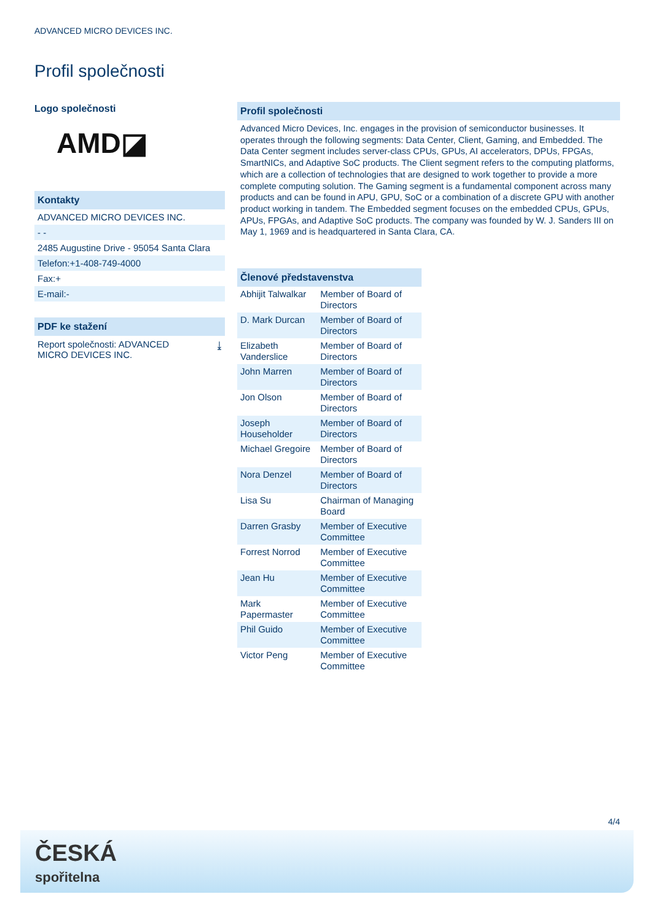ADVANCED MICRO DEVICES INC.
Profil společnosti
Logo společnosti
AMD◪
Kontakty
ADVANCED MICRO DEVICES INC.
- -
2485 Augustine Drive - 95054 Santa Clara
Telefon:+1-408-749-4000
Fax:+
E-mail:-
PDF ke stažení
Report společnosti: ADVANCED
MICRO DEVICES INC. ⤓
Profil společnosti
Advanced Micro Devices, Inc. engages in the provision of semiconductor businesses. It operates through the following segments: Data Center, Client, Gaming, and Embedded. The Data Center segment includes server-class CPUs, GPUs, AI accelerators, DPUs, FPGAs, SmartNICs, and Adaptive SoC products. The Client segment refers to the computing platforms, which are a collection of technologies that are designed to work together to provide a more complete computing solution. The Gaming segment is a fundamental component across many products and can be found in APU, GPU, SoC or a combination of a discrete GPU with another product working in tandem. The Embedded segment focuses on the embedded CPUs, GPUs, APUs, FPGAs, and Adaptive SoC products. The company was founded by W. J. Sanders III on May 1, 1969 and is headquartered in Santa Clara, CA.
Členové představenstva
| Abhijit Talwalkar | Member of Board of Directors |
| D. Mark Durcan | Member of Board of Directors |
| Elizabeth Vanderslice | Member of Board of Directors |
| John Marren | Member of Board of Directors |
| Jon Olson | Member of Board of Directors |
| Joseph Householder | Member of Board of Directors |
| Michael Gregoire | Member of Board of Directors |
| Nora Denzel | Member of Board of Directors |
| Lisa Su | Chairman of Managing Board |
| Darren Grasby | Member of Executive Committee |
| Forrest Norrod | Member of Executive Committee |
| Jean Hu | Member of Executive Committee |
| Mark Papermaster | Member of Executive Committee |
| Phil Guido | Member of Executive Committee |
| Victor Peng | Member of Executive Committee |
4/4
ČESKÁ
spořitelna